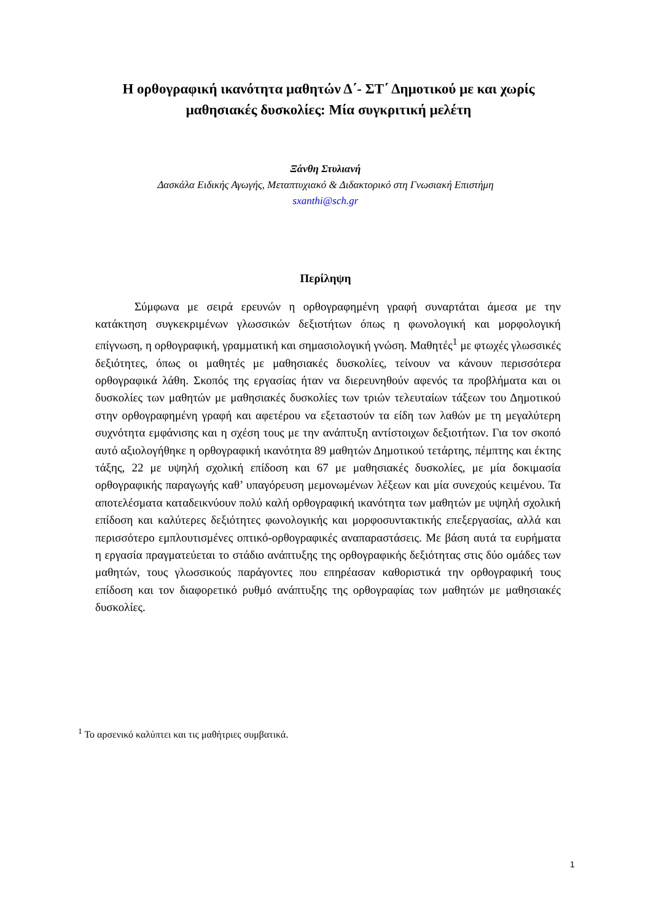Η ορθογραφική ικανότητα μαθητών Δ΄- ΣΤ΄ Δημοτικού με και χωρίς μαθησιακές δυσκολίες: Μία συγκριτική μελέτη
Ξάνθη Στυλιανή
Δασκάλα Ειδικής Αγωγής, Μεταπτυχιακό & Διδακτορικό στη Γνωσιακή Επιστήμη
sxanthi@sch.gr
Περίληψη
Σύμφωνα με σειρά ερευνών η ορθογραφημένη γραφή συναρτάται άμεσα με την κατάκτηση συγκεκριμένων γλωσσικών δεξιοτήτων όπως η φωνολογική και μορφολογική επίγνωση, η ορθογραφική, γραμματική και σημασιολογική γνώση. Μαθητές<sup>1</sup> με φτωχές γλωσσικές δεξιότητες, όπως οι μαθητές με μαθησιακές δυσκολίες, τείνουν να κάνουν περισσότερα ορθογραφικά λάθη. Σκοπός της εργασίας ήταν να διερευνηθούν αφενός τα προβλήματα και οι δυσκολίες των μαθητών με μαθησιακές δυσκολίες των τριών τελευταίων τάξεων του Δημοτικού στην ορθογραφημένη γραφή και αφετέρου να εξεταστούν τα είδη των λαθών με τη μεγαλύτερη συχνότητα εμφάνισης και η σχέση τους με την ανάπτυξη αντίστοιχων δεξιοτήτων. Για τον σκοπό αυτό αξιολογήθηκε η ορθογραφική ικανότητα 89 μαθητών Δημοτικού τετάρτης, πέμπτης και έκτης τάξης, 22 με υψηλή σχολική επίδοση και 67 με μαθησιακές δυσκολίες, με μία δοκιμασία ορθογραφικής παραγωγής καθ’ υπαγόρευση μεμονωμένων λέξεων και μία συνεχούς κειμένου. Τα αποτελέσματα καταδεικνύουν πολύ καλή ορθογραφική ικανότητα των μαθητών με υψηλή σχολική επίδοση και καλύτερες δεξιότητες φωνολογικής και μορφοσυντακτικής επεξεργασίας, αλλά και περισσότερο εμπλουτισμένες οπτικό-ορθογραφικές αναπαραστάσεις. Με βάση αυτά τα ευρήματα η εργασία πραγματεύεται το στάδιο ανάπτυξης της ορθογραφικής δεξιότητας στις δύο ομάδες των μαθητών, τους γλωσσικούς παράγοντες που επηρέασαν καθοριστικά την ορθογραφική τους επίδοση και τον διαφορετικό ρυθμό ανάπτυξης της ορθογραφίας των μαθητών με μαθησιακές δυσκολίες.
<sup>1</sup> Το αρσενικό καλύπτει και τις μαθήτριες συμβατικά.
1